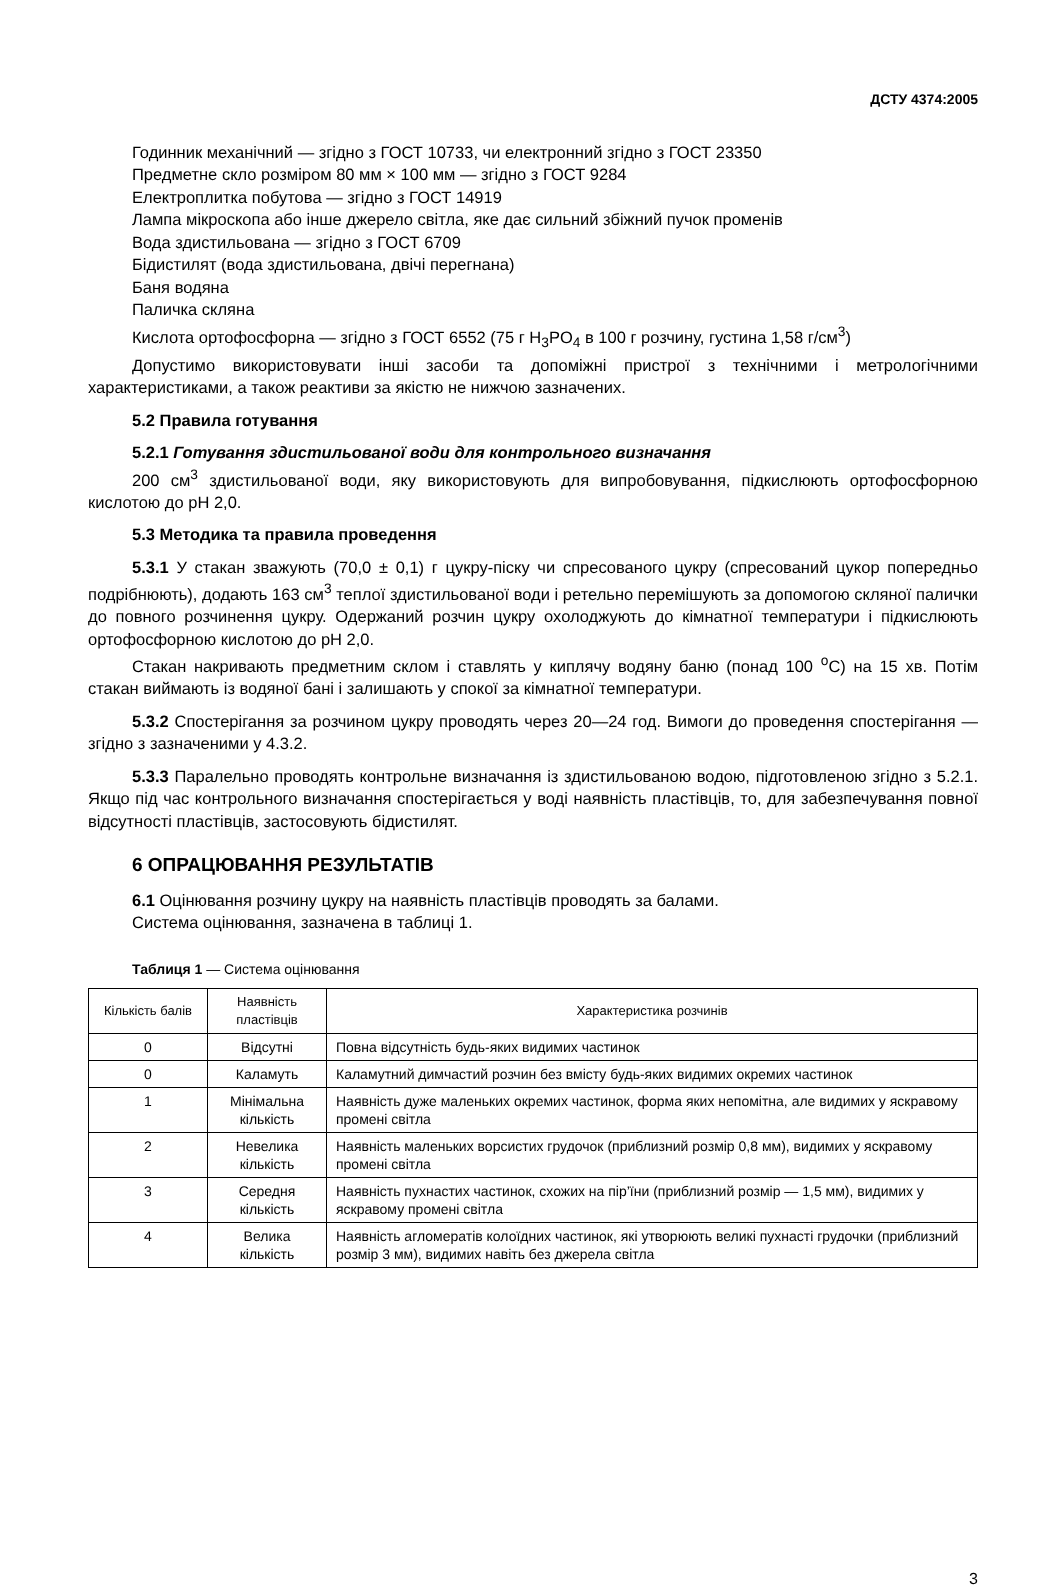ДСТУ 4374:2005
Годинник механічний — згідно з ГОСТ 10733, чи електронний згідно з ГОСТ 23350
Предметне скло розміром 80 мм × 100 мм — згідно з ГОСТ 9284
Електроплитка побутова — згідно з ГОСТ 14919
Лампа мікроскопа або інше джерело світла, яке дає сильний збіжний пучок променів
Вода здистильована — згідно з ГОСТ 6709
Бідистилят (вода здистильована, двічі перегнана)
Баня водяна
Паличка скляна
Кислота ортофосфорна — згідно з ГОСТ 6552 (75 г H<sub>3</sub>PO<sub>4</sub> в 100 г розчину, густина 1,58 г/см<sup>3</sup>)
Допустимо використовувати інші засоби та допоміжні пристрої з технічними і метрологічними характеристиками, а також реактиви за якістю не нижчою зазначених.
5.2 Правила готування
5.2.1 Готування здистильованої води для контрольного визначання
200 см<sup>3</sup> здистильованої води, яку використовують для випробовування, підкислюють ортофосфорною кислотою до pH 2,0.
5.3 Методика та правила проведення
5.3.1 У стакан зважують (70,0 ± 0,1) г цукру-піску чи спресованого цукру (спресований цукор попередньо подрібнюють), додають 163 см<sup>3</sup> теплої здистильованої води і ретельно перемішують за допомогою скляної палички до повного розчинення цукру. Одержаний розчин цукру охолоджують до кімнатної температури і підкислюють ортофосфорною кислотою до pH 2,0.
Стакан накривають предметним склом і ставлять у киплячу водяну баню (понад 100 <sup>о</sup>С) на 15 хв. Потім стакан виймають із водяної бані і залишають у спокої за кімнатної температури.
5.3.2 Спостерігання за розчином цукру проводять через 20—24 год. Вимоги до проведення спостерігання — згідно з зазначеними у 4.3.2.
5.3.3 Паралельно проводять контрольне визначання із здистильованою водою, підготовленою згідно з 5.2.1. Якщо під час контрольного визначання спостерігається у воді наявність пластівців, то, для забезпечування повної відсутності пластівців, застосовують бідистилят.
6 ОПРАЦЮВАННЯ РЕЗУЛЬТАТІВ
6.1 Оцінювання розчину цукру на наявність пластівців проводять за балами.
Система оцінювання, зазначена в таблиці 1.
Таблиця 1 — Система оцінювання
| Кількість балів | Наявність пластівців | Характеристика розчинів |
| --- | --- | --- |
| 0 | Відсутні | Повна відсутність будь-яких видимих частинок |
| 0 | Каламуть | Каламутний димчастий розчин без вмісту будь-яких видимих окремих частинок |
| 1 | Мінімальна кількість | Наявність дуже маленьких окремих частинок, форма яких непомітна, але видимих у яскравому промені світла |
| 2 | Невелика кількість | Наявність маленьких ворсистих грудочок (приблизний розмір 0,8 мм), видимих у яскравому промені світла |
| 3 | Середня кількість | Наявність пухнастих частинок, схожих на пір’їни (приблизний розмір — 1,5 мм), видимих у яскравому промені світла |
| 4 | Велика кількість | Наявність агломератів колоїдних частинок, які утворюють великі пухнасті грудочки (приблизний розмір 3 мм), видимих навіть без джерела світла |
3